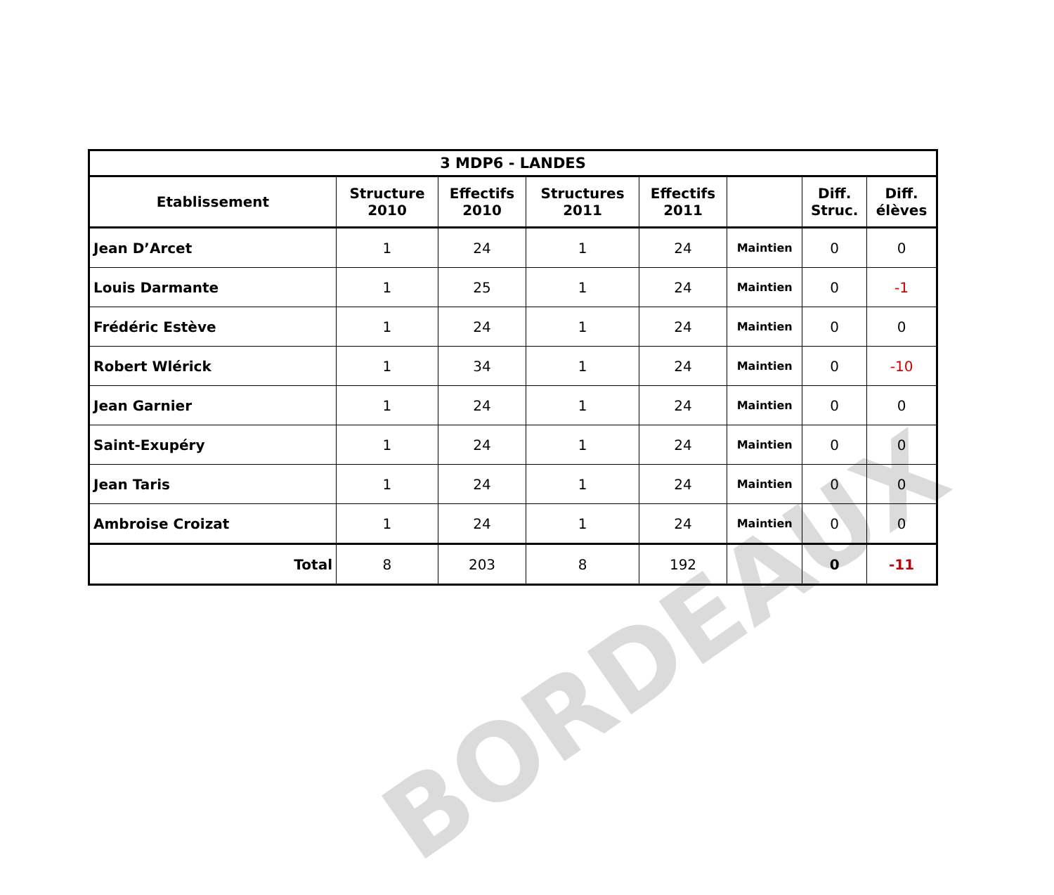BORDEAUX
| 3 MDP6 - LANDES | | | | | | | |
| --- | --- | --- | --- | --- | --- | --- | --- |
| Etablissement | Structure 2010 | Effectifs 2010 | Structures 2011 | Effectifs 2011 | | Diff. Struc. | Diff. élèves |
| Jean D’Arcet | 1 | 24 | 1 | 24 | Maintien | 0 | 0 |
| Louis Darmante | 1 | 25 | 1 | 24 | Maintien | 0 | -1 |
| Frédéric Estève | 1 | 24 | 1 | 24 | Maintien | 0 | 0 |
| Robert Wlérick | 1 | 34 | 1 | 24 | Maintien | 0 | -10 |
| Jean Garnier | 1 | 24 | 1 | 24 | Maintien | 0 | 0 |
| Saint-Exupéry | 1 | 24 | 1 | 24 | Maintien | 0 | 0 |
| Jean Taris | 1 | 24 | 1 | 24 | Maintien | 0 | 0 |
| Ambroise Croizat | 1 | 24 | 1 | 24 | Maintien | 0 | 0 |
| Total | 8 | 203 | 8 | 192 | | 0 | -11 |